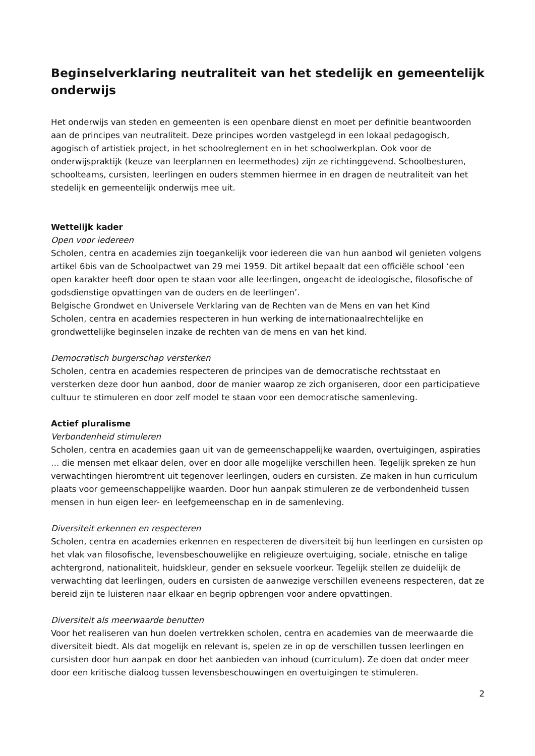Beginselverklaring neutraliteit van het stedelijk en gemeentelijk onderwijs
Het onderwijs van steden en gemeenten is een openbare dienst en moet per definitie beantwoorden aan de principes van neutraliteit. Deze principes worden vastgelegd in een lokaal pedagogisch, agogisch of artistiek project, in het schoolreglement en in het schoolwerkplan. Ook voor de onderwijspraktijk (keuze van leerplannen en leermethodes) zijn ze richtinggevend. Schoolbesturen, schoolteams, cursisten, leerlingen en ouders stemmen hiermee in en dragen de neutraliteit van het stedelijk en gemeentelijk onderwijs mee uit.
Wettelijk kader
Open voor iedereen
Scholen, centra en academies zijn toegankelijk voor iedereen die van hun aanbod wil genieten volgens artikel 6bis van de Schoolpactwet van 29 mei 1959. Dit artikel bepaalt dat een officiële school ‘een open karakter heeft door open te staan voor alle leerlingen, ongeacht de ideologische, filosofische of godsdienstige opvattingen van de ouders en de leerlingen’.
Belgische Grondwet en Universele Verklaring van de Rechten van de Mens en van het Kind
Scholen, centra en academies respecteren in hun werking de internationaalrechtelijke en grondwettelijke beginselen inzake de rechten van de mens en van het kind.
Democratisch burgerschap versterken
Scholen, centra en academies respecteren de principes van de democratische rechtsstaat en versterken deze door hun aanbod, door de manier waarop ze zich organiseren, door een participatieve cultuur te stimuleren en door zelf model te staan voor een democratische samenleving.
Actief pluralisme
Verbondenheid stimuleren
Scholen, centra en academies gaan uit van de gemeenschappelijke waarden, overtuigingen, aspiraties … die mensen met elkaar delen, over en door alle mogelijke verschillen heen. Tegelijk spreken ze hun verwachtingen hieromtrent uit tegenover leerlingen, ouders en cursisten. Ze maken in hun curriculum plaats voor gemeenschappelijke waarden. Door hun aanpak stimuleren ze de verbondenheid tussen mensen in hun eigen leer- en leefgemeenschap en in de samenleving.
Diversiteit erkennen en respecteren
Scholen, centra en academies erkennen en respecteren de diversiteit bij hun leerlingen en cursisten op het vlak van filosofische, levensbeschouwelijke en religieuze overtuiging, sociale, etnische en talige achtergrond, nationaliteit, huidskleur, gender en seksuele voorkeur. Tegelijk stellen ze duidelijk de verwachting dat leerlingen, ouders en cursisten de aanwezige verschillen eveneens respecteren, dat ze bereid zijn te luisteren naar elkaar en begrip opbrengen voor andere opvattingen.
Diversiteit als meerwaarde benutten
Voor het realiseren van hun doelen vertrekken scholen, centra en academies van de meerwaarde die diversiteit biedt. Als dat mogelijk en relevant is, spelen ze in op de verschillen tussen leerlingen en cursisten door hun aanpak en door het aanbieden van inhoud (curriculum). Ze doen dat onder meer door een kritische dialoog tussen levensbeschouwingen en overtuigingen te stimuleren.
2